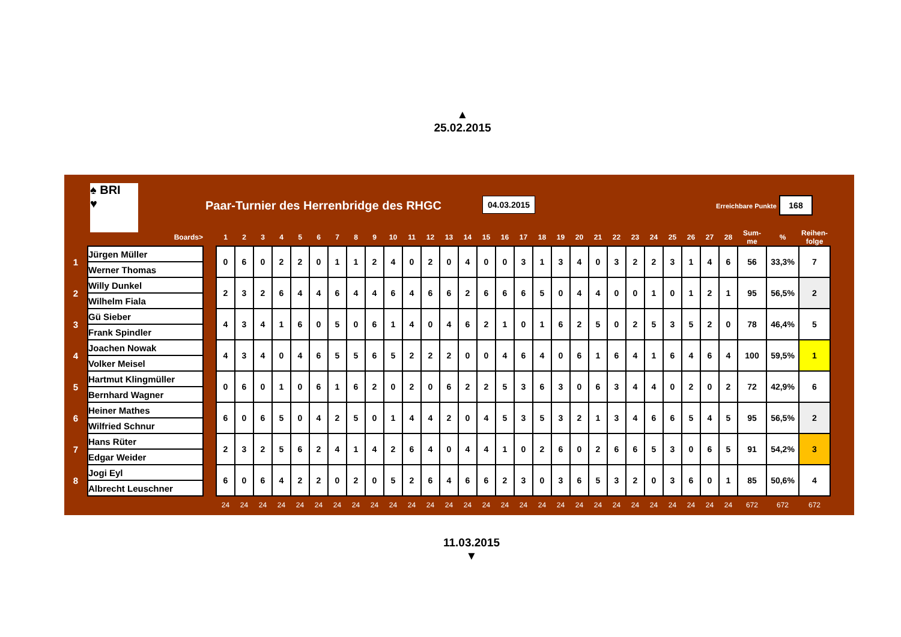▲
25.02.2015
♠ BRI
♥
Paar-Turnier des Herrenbridge des RHGC
04.03.2015
Erreichbare Punkte
168
| | Boards> | | 1 | 2 | 3 | 4 | 5 | 6 | 7 | 8 | 9 | 10 | 11 | 12 | 13 | 14 | 15 | 16 | 17 | 18 | 19 | 20 | 21 | 22 | 23 | 24 | 25 | 26 | 27 | 28 | Sum- me | % | Reihen- folge |
| --- | --- | --- | --- | --- | --- | --- | --- | --- | --- | --- | --- | --- | --- | --- | --- | --- | --- | --- | --- | --- | --- | --- | --- | --- | --- | --- | --- | --- | --- | --- | --- | --- | --- |
| 1 | Jürgen Müller | | 0 | 6 | 0 | 2 | 2 | 0 | 1 | 1 | 2 | 4 | 0 | 2 | 0 | 4 | 0 | 0 | 3 | 1 | 3 | 4 | 0 | 3 | 2 | 2 | 3 | 1 | 4 | 6 | 56 | 33,3% | 7 |
| | Werner Thomas | | | | | | | | | | | | | | | | | | | | | | | | | | | | | | | | |
| 2 | Willy Dunkel | | 2 | 3 | 2 | 6 | 4 | 4 | 6 | 4 | 4 | 6 | 4 | 6 | 6 | 2 | 6 | 6 | 6 | 5 | 0 | 4 | 4 | 0 | 0 | 1 | 0 | 1 | 2 | 1 | 95 | 56,5% | 2 |
| | Wilhelm Fiala | | | | | | | | | | | | | | | | | | | | | | | | | | | | | | | | |
| 3 | Gü Sieber | | 4 | 3 | 4 | 1 | 6 | 0 | 5 | 0 | 6 | 1 | 4 | 0 | 4 | 6 | 2 | 1 | 0 | 1 | 6 | 2 | 5 | 0 | 2 | 5 | 3 | 5 | 2 | 0 | 78 | 46,4% | 5 |
| | Frank Spindler | | | | | | | | | | | | | | | | | | | | | | | | | | | | | | | | |
| 4 | Joachen Nowak | | 4 | 3 | 4 | 0 | 4 | 6 | 5 | 5 | 6 | 5 | 2 | 2 | 2 | 0 | 0 | 4 | 6 | 4 | 0 | 6 | 1 | 6 | 4 | 1 | 6 | 4 | 6 | 4 | 100 | 59,5% | 1 |
| | Volker Meisel | | | | | | | | | | | | | | | | | | | | | | | | | | | | | | | | |
| 5 | Hartmut Klingmüller | | 0 | 6 | 0 | 1 | 0 | 6 | 1 | 6 | 2 | 0 | 2 | 0 | 6 | 2 | 2 | 5 | 3 | 6 | 3 | 0 | 6 | 3 | 4 | 4 | 0 | 2 | 0 | 2 | 72 | 42,9% | 6 |
| | Bernhard Wagner | | | | | | | | | | | | | | | | | | | | | | | | | | | | | | | | |
| 6 | Heiner Mathes | | 6 | 0 | 6 | 5 | 0 | 4 | 2 | 5 | 0 | 1 | 4 | 4 | 2 | 0 | 4 | 5 | 3 | 5 | 3 | 2 | 1 | 3 | 4 | 6 | 6 | 5 | 4 | 5 | 95 | 56,5% | 2 |
| | Wilfried Schnur | | | | | | | | | | | | | | | | | | | | | | | | | | | | | | | | |
| 7 | Hans Rüter | | 2 | 3 | 2 | 5 | 6 | 2 | 4 | 1 | 4 | 2 | 6 | 4 | 0 | 4 | 4 | 1 | 0 | 2 | 6 | 0 | 2 | 6 | 6 | 5 | 3 | 0 | 6 | 5 | 91 | 54,2% | 3 |
| | Edgar Weider | | | | | | | | | | | | | | | | | | | | | | | | | | | | | | | | |
| 8 | Jogi Eyl | | 6 | 0 | 6 | 4 | 2 | 2 | 0 | 2 | 0 | 5 | 2 | 6 | 4 | 6 | 6 | 2 | 3 | 0 | 3 | 6 | 5 | 3 | 2 | 0 | 3 | 6 | 0 | 1 | 85 | 50,6% | 4 |
| | Albrecht Leuschner | | | | | | | | | | | | | | | | | | | | | | | | | | | | | | | | |
| | | | 24 | 24 | 24 | 24 | 24 | 24 | 24 | 24 | 24 | 24 | 24 | 24 | 24 | 24 | 24 | 24 | 24 | 24 | 24 | 24 | 24 | 24 | 24 | 24 | 24 | 24 | 24 | 24 | 672 | 672 | 672 |
11.03.2015
▼